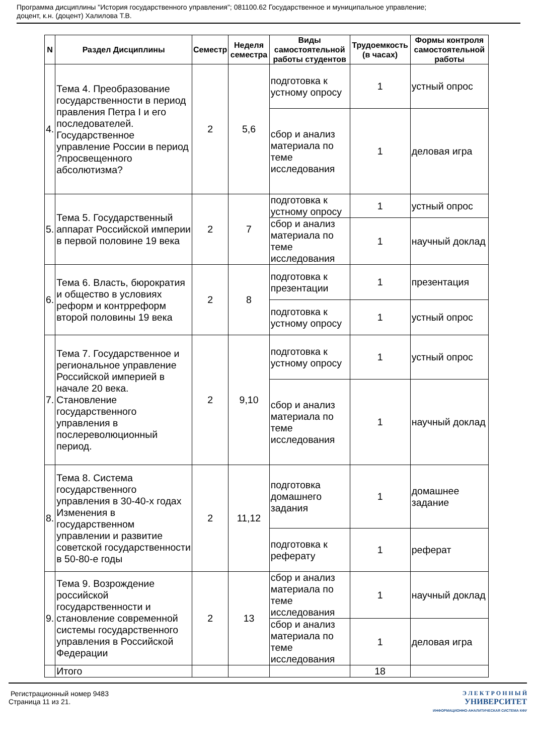Программа дисциплины "История государственного управления"; 081100.62 Государственное и муниципальное управление;
доцент, к.н. (доцент) Халилова Т.В.
| N | Раздел Дисциплины | Семестр | Неделя семестра | Виды самостоятельной работы студентов | Трудоемкость (в часах) | Формы контроля самостоятельной работы |
| --- | --- | --- | --- | --- | --- | --- |
| 4. | Тема 4. Преобразование государственности в период правления Петра I и его последователей. Государственное управление России в период ?просвещенного абсолютизма? | 2 | 5,6 | подготовка к устному опросу | 1 | устный опрос |
| | | | | сбор и анализ материала по теме исследования | 1 | деловая игра |
| 5. | Тема 5. Государственный аппарат Российской империи в первой половине 19 века | 2 | 7 | подготовка к устному опросу | 1 | устный опрос |
| | | | | сбор и анализ материала по теме исследования | 1 | научный доклад |
| 6. | Тема 6. Власть, бюрократия и общество в условиях реформ и контрреформ второй половины 19 века | 2 | 8 | подготовка к презентации | 1 | презентация |
| | | | | подготовка к устному опросу | 1 | устный опрос |
| 7. | Тема 7. Государственное и региональное управление Российской империей в начале 20 века. Становление государственного управления в послереволюционный период. | 2 | 9,10 | подготовка к устному опросу | 1 | устный опрос |
| | | | | сбор и анализ материала по теме исследования | 1 | научный доклад |
| 8. | Тема 8. Система государственного управления в 30-40-х годах Изменения в государственном управлении и развитие советской государственности в 50-80-е годы | 2 | 11,12 | подготовка домашнего задания | 1 | домашнее задание |
| | | | | подготовка к реферату | 1 | реферат |
| 9. | Тема 9. Возрождение российской государственности и становление современной системы государственного управления в Российской Федерации | 2 | 13 | сбор и анализ материала по теме исследования | 1 | научный доклад |
| | | | | сбор и анализ материала по теме исследования | 1 | деловая игра |
| | Итого | | | | 18 | |
Регистрационный номер 9483
Страница 11 из 21.
Э Л Е К Т Р О Н Н Ы Й
УНИВЕРСИТЕТ
ИНФОРМАЦИОННО-АНАЛИТИЧЕСКАЯ СИСТЕМА КФУ